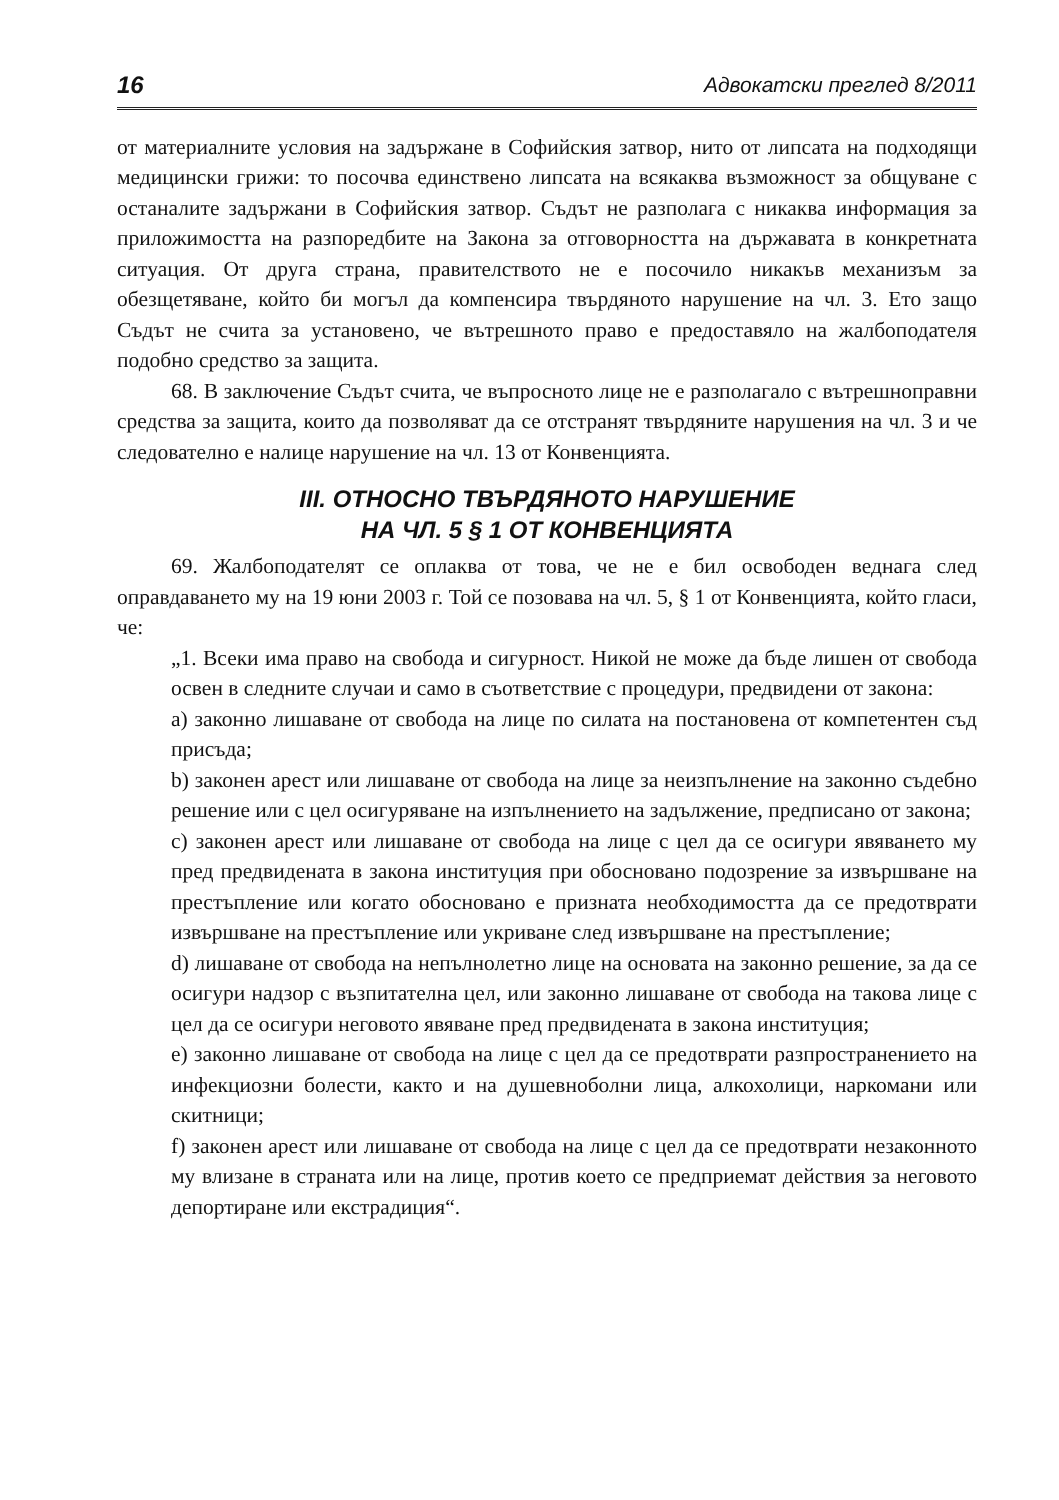16 Адвокатски преглед 8/2011
от материалните условия на задържане в Софийския затвор, нито от липсата на подходящи медицински грижи: то посочва единствено липсата на всякаква възможност за общуване с останалите задържани в Софийския затвор. Съдът не разполага с никаква информация за приложимостта на разпоредбите на Закона за отговорността на държавата в конкретната ситуация. От друга страна, правителството не е посочило никакъв механизъм за обезщетяване, който би могъл да компенсира твърдяното нарушение на чл. 3. Ето защо Съдът не счита за установено, че вътрешното право е предоставяло на жалбоподателя подобно средство за защита.
68. В заключение Съдът счита, че въпросното лице не е разполагало с вътрешноправни средства за защита, които да позволяват да се отстранят твърдяните нарушения на чл. 3 и че следователно е налице нарушение на чл. 13 от Конвенцията.
III. ОТНОСНО ТВЪРДЯНОТО НАРУШЕНИЕ
НА ЧЛ. 5 § 1 ОТ КОНВЕНЦИЯТА
69. Жалбоподателят се оплаква от това, че не е бил освободен веднага след оправдаването му на 19 юни 2003 г. Той се позовава на чл. 5, § 1 от Конвенцията, който гласи, че:
„1. Всеки има право на свобода и сигурност. Никой не може да бъде лишен от свобода освен в следните случаи и само в съответствие с процедури, предвидени от закона:
a) законно лишаване от свобода на лице по силата на постановена от компетентен съд присъда;
b) законен арест или лишаване от свобода на лице за неизпълнение на законно съдебно решение или с цел осигуряване на изпълнението на задължение, предписано от закона;
c) законен арест или лишаване от свобода на лице с цел да се осигури явяването му пред предвидената в закона институция при обосновано подозрение за извършване на престъпление или когато обосновано е призната необходимостта да се предотврати извършване на престъпление или укриване след извършване на престъпление;
d) лишаване от свобода на непълнолетно лице на основата на законно решение, за да се осигури надзор с възпитателна цел, или законно лишаване от свобода на такова лице с цел да се осигури неговото явяване пред предвидената в закона институция;
e) законно лишаване от свобода на лице с цел да се предотврати разпространението на инфекциозни болести, както и на душевноболни лица, алкохолици, наркомани или скитници;
f) законен арест или лишаване от свобода на лице с цел да се предотврати незаконното му влизане в страната или на лице, против което се предприемат действия за неговото депортиране или екстрадиция“.